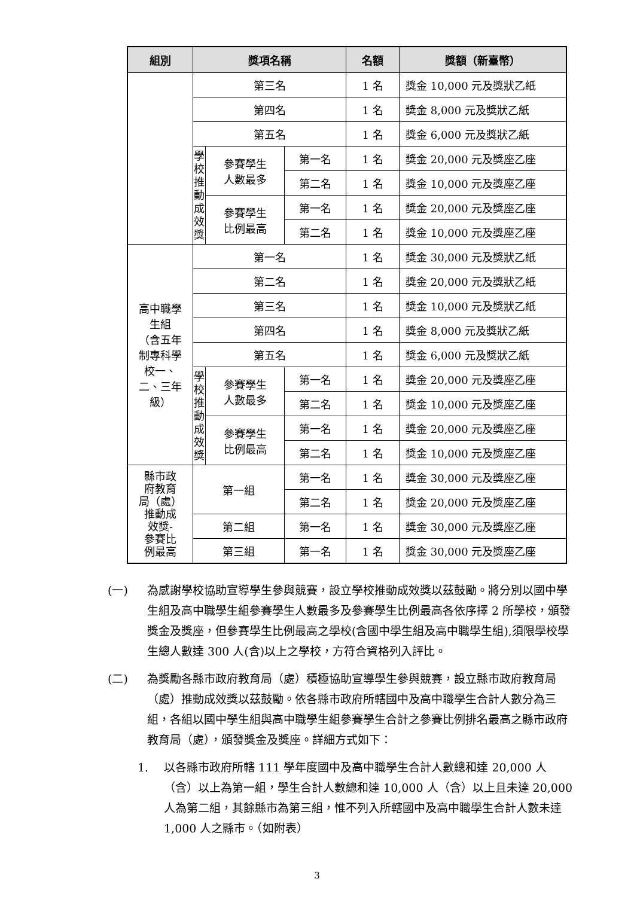| 組別 | 獎項名稱 | | | 名額 | 獎額（新臺幣） |
| --- | --- | --- | --- | --- | --- |
| | 第三名 | | | 1 名 | 獎金 10,000 元及獎狀乙紙 |
| | 第四名 | | | 1 名 | 獎金 8,000 元及獎狀乙紙 |
| | 第五名 | | | 1 名 | 獎金 6,000 元及獎狀乙紙 |
| | 學 校 推 動 成 效 獎 | 參賽學生 人數最多 | 第一名 | 1 名 | 獎金 20,000 元及獎座乙座 |
| | | | 第二名 | 1 名 | 獎金 10,000 元及獎座乙座 |
| | | 參賽學生 比例最高 | 第一名 | 1 名 | 獎金 20,000 元及獎座乙座 |
| | | | 第二名 | 1 名 | 獎金 10,000 元及獎座乙座 |
| 高中職學 生組 （含五年 制專科學 校一、 二、三年 級） | 第一名 | | | 1 名 | 獎金 30,000 元及獎狀乙紙 |
| | 第二名 | | | 1 名 | 獎金 20,000 元及獎狀乙紙 |
| | 第三名 | | | 1 名 | 獎金 10,000 元及獎狀乙紙 |
| | 第四名 | | | 1 名 | 獎金 8,000 元及獎狀乙紙 |
| | 第五名 | | | 1 名 | 獎金 6,000 元及獎狀乙紙 |
| | 學 校 推 動 成 效 獎 | 參賽學生 人數最多 | 第一名 | 1 名 | 獎金 20,000 元及獎座乙座 |
| | | | 第二名 | 1 名 | 獎金 10,000 元及獎座乙座 |
| | | 參賽學生 比例最高 | 第一名 | 1 名 | 獎金 20,000 元及獎座乙座 |
| | | | 第二名 | 1 名 | 獎金 10,000 元及獎座乙座 |
| 縣市政 府教育 局（處） 推動成 效獎- 參賽比 例最高 | 第一組 | | 第一名 | 1 名 | 獎金 30,000 元及獎座乙座 |
| | | | 第二名 | 1 名 | 獎金 20,000 元及獎座乙座 |
| | 第二組 | | 第一名 | 1 名 | 獎金 30,000 元及獎座乙座 |
| | 第三組 | | 第一名 | 1 名 | 獎金 30,000 元及獎座乙座 |
(一) 為感謝學校協助宣導學生參與競賽，設立學校推動成效獎以茲鼓勵。將分別以國中學生組及高中職學生組參賽學生人數最多及參賽學生比例最高各依序擇 2 所學校，頒發獎金及獎座，但參賽學生比例最高之學校(含國中學生組及高中職學生組),須限學校學生總人數達 300 人(含)以上之學校，方符合資格列入評比。
(二) 為獎勵各縣市政府教育局（處）積極協助宣導學生參與競賽，設立縣市政府教育局（處）推動成效獎以茲鼓勵。依各縣市政府所轄國中及高中職學生合計人數分為三組，各組以國中學生組與高中職學生組參賽學生合計之參賽比例排名最高之縣市政府教育局（處），頒發獎金及獎座。詳細方式如下：
1. 以各縣市政府所轄 111 學年度國中及高中職學生合計人數總和達 20,000 人（含）以上為第一組，學生合計人數總和達 10,000 人（含）以上且未達 20,000 人為第二組，其餘縣市為第三組，惟不列入所轄國中及高中職學生合計人數未達 1,000 人之縣市。（如附表）
3